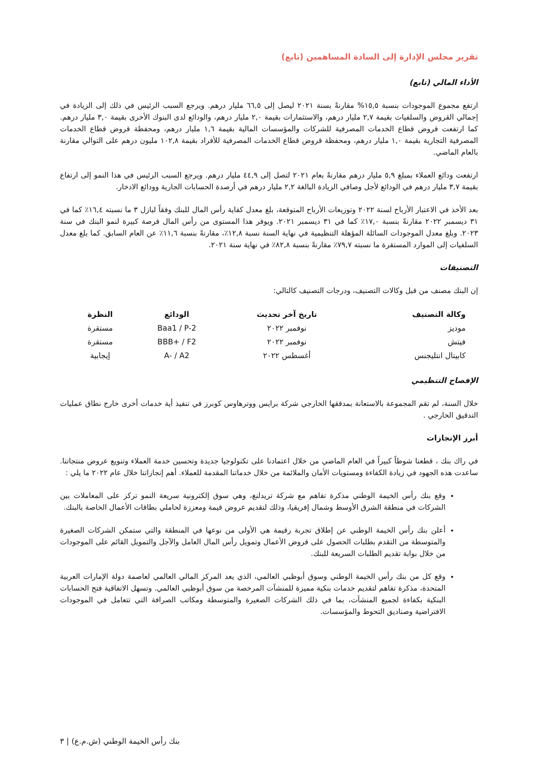تقرير مجلس الإدارة إلى السادة المساهمين (تابع)
الأداء المالي (تابع)
ارتفع مجموع الموجودات بنسبة ١٥,٥% مقارنةً بسنة ٢٠٢١ ليصل إلى ٦٦,٥ مليار درهم. ويرجع السبب الرئيس في ذلك إلى الزيادة في إجمالي القروض والسلفيات بقيمة ٢,٧ مليار درهم، والاستثمارات بقيمة ٢,٠ مليار درهم، والودائع لدى البنوك الأخرى بقيمة ٣,٠ مليار درهم. كما ارتفعت قروض قطاع الخدمات المصرفية للشركات والمؤسسات المالية بقيمة ١,٦ مليار درهم، ومحفظة قروض قطاع الخدمات المصرفية التجارية بقيمة ١,٠ مليار درهم، ومحفظة قروض قطاع الخدمات المصرفية للأفراد بقيمة ١٠٢,٨ مليون درهم على التوالي مقارنة بالعام الماضي.
ارتفعت ودائع العملاء بمبلغ ٥,٩ مليار درهم مقارنةً بعام ٢٠٢١ لتصل إلى ٤٤,٩ مليار درهم. ويرجع السبب الرئيس في هذا النمو إلى ارتفاع بقيمة ٣,٧ مليار درهم في الودائع لأجل وصافي الزيادة البالغة ٢,٢ مليار درهم في أرصدة الحسابات الجارية وودائع الادخار.
بعد الأخذ في الاعتبار الأرباح لسنة ٢٠٢٢ وتوزيعات الأرباح المتوقعة، بلغ معدل كفاية رأس المال للبنك وفقاً لبازل ٣ ما نسبته ١٦,٤٪ كما في ٣١ ديسمبر ٢٠٢٢ مقارنةً بنسبة ١٧,٠٪ كما في ٣١ ديسمبر ٢٠٢١. ويوفر هذا المستوى من رأس المال فرصة كبيرة لنمو البنك في سنة ٢٠٢٣. وبلغ معدل الموجودات السائلة المؤهلة التنظيمية في نهاية السنة نسبة ١٢,٨٪، مقارنةً بنسبة ١١,٦٪ عن العام السابق. كما بلغ معدل السلفيات إلى الموارد المستقرة ما نسبته ٧٩,٧٪ مقارنةً بنسبة ٨٢,٨٪ في نهاية سنة ٢٠٢١.
التصنيفات
إن البنك مصنف من قبل وكالات التصنيف، ودرجات التصنيف كالتالي:
| وكالة التصنيف | تاريخ آخر تحديث | الودائع | النظرة |
| --- | --- | --- | --- |
| موديز | نوفمبر ٢٠٢٢ | Baa1 / P-2 | مستقرة |
| فيتش | نوفمبر ٢٠٢٢ | BBB+ / F2 | مستقرة |
| كابيتال انتليجنس | أغسطس ٢٠٢٢ | A- / A2 | إيجابية |
الإفصاح التنظيمي
خلال السنة، لم تقم المجموعة بالاستعانة بمدققها الخارجي شركة برايس ووترهاوس كوبرز في تنفيذ أية خدمات أخرى خارج نطاق عمليات التدقيق الخارجي .
أبرز الإنجازات
في راك بنك ، قطعنا شوطاً كبيراً في العام الماضي من خلال اعتمادنا على تكنولوجيا جديدة وتحسين خدمة العملاء وتنويع عروض منتجاتنا. ساعدت هذه الجهود في زيادة الكفاءة ومستويات الأمان والملائمة من خلال خدماتنا المقدمة للعملاء. أهم إنجازاتنا خلال عام ٢٠٢٢ ما يلي :
وقع بنك رأس الخيمة الوطني مذكرة تفاهم مع شركة تريدلنغ، وهي سوق إلكترونية سريعة النمو تركز على المعاملات بين الشركات في منطقة الشرق الأوسط وشمال إفريقيا، وذلك لتقديم عروض قيمة ومعززة لحاملي بطاقات الأعمال الخاصة بالبنك.
أعلن بنك رأس الخيمة الوطني عن إطلاق تجربة رقيمة هي الأولى من نوعها في المنطقة والتي ستمكن الشركات الصغيرة والمتوسطة من التقدم بطلبات الحصول على قروض الأعمال وتمويل رأس المال العامل والآجل والتمويل القائم على الموجودات من خلال بوابة تقديم الطلبات السريعة للبنك.
وقع كل من بنك رأس الخيمة الوطني وسوق أبوظبي العالمي، الذي يعد المركز المالي العالمي لعاصمة دولة الإمارات العربية المتحدة، مذكرة تفاهم لتقديم خدمات بنكية مميزة للمنشآت المرخصة من سوق أبوظبي العالمي. وتسهل الاتفاقية فتح الحسابات البنكية بكفاءة لجميع المنشآت، بما في ذلك الشركات الصغيرة والمتوسطة ومكاتب الصرافة التي تتعامل في الموجودات الافتراضية وصناديق التحوط والمؤسسات.
بنك رأس الخيمة الوطني (ش.م.ع) | ٣